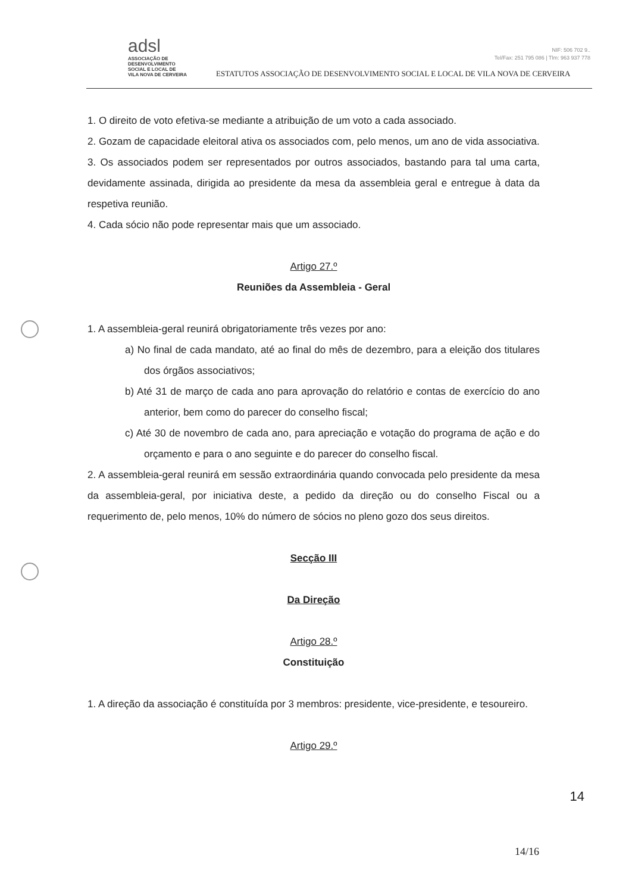adsl
ASSOCIAÇÃO DE
DESENVOLVIMENTO
SOCIAL E LOCAL DE
VILA NOVA DE CERVEIRA
ESTATUTOS ASSOCIAÇÃO DE DESENVOLVIMENTO SOCIAL E LOCAL DE VILA NOVA DE CERVEIRA
NIF: 506 702 9..
Tel/Fax: 251 795 086 | Tlm: 963 937 778
1. O direito de voto efetiva-se mediante a atribuição de um voto a cada associado.
2. Gozam de capacidade eleitoral ativa os associados com, pelo menos, um ano de vida associativa.
3. Os associados podem ser representados por outros associados, bastando para tal uma carta, devidamente assinada, dirigida ao presidente da mesa da assembleia geral e entregue à data da respetiva reunião.
4. Cada sócio não pode representar mais que um associado.
Artigo 27.º
Reuniões da Assembleia - Geral
1. A assembleia-geral reunirá obrigatoriamente três vezes por ano:
a) No final de cada mandato, até ao final do mês de dezembro, para a eleição dos titulares dos órgãos associativos;
b) Até 31 de março de cada ano para aprovação do relatório e contas de exercício do ano anterior, bem como do parecer do conselho fiscal;
c) Até 30 de novembro de cada ano, para apreciação e votação do programa de ação e do orçamento e para o ano seguinte e do parecer do conselho fiscal.
2. A assembleia-geral reunirá em sessão extraordinária quando convocada pelo presidente da mesa da assembleia-geral, por iniciativa deste, a pedido da direção ou do conselho Fiscal ou a requerimento de, pelo menos, 10% do número de sócios no pleno gozo dos seus direitos.
Secção III
Da Direção
Artigo 28.º
Constituição
1. A direção da associação é constituída por 3 membros: presidente, vice-presidente, e tesoureiro.
Artigo 29.º
14
14/16